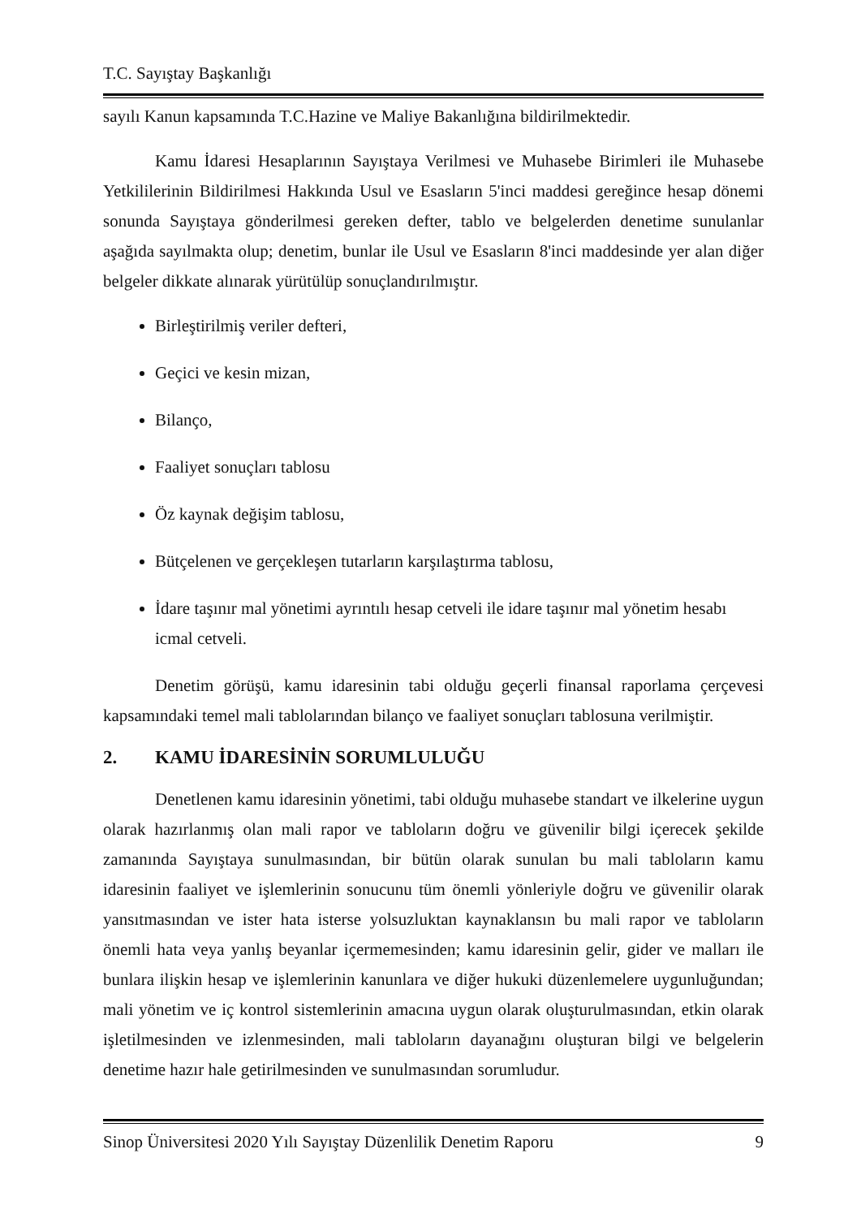T.C. Sayıştay Başkanlığı
sayılı Kanun kapsamında T.C.Hazine ve Maliye Bakanlığına bildirilmektedir.
Kamu İdaresi Hesaplarının Sayıştaya Verilmesi ve Muhasebe Birimleri ile Muhasebe Yetkililerinin Bildirilmesi Hakkında Usul ve Esasların 5'inci maddesi gereğince hesap dönemi sonunda Sayıştaya gönderilmesi gereken defter, tablo ve belgelerden denetime sunulanlar aşağıda sayılmakta olup; denetim, bunlar ile Usul ve Esasların 8'inci maddesinde yer alan diğer belgeler dikkate alınarak yürütülüp sonuçlandırılmıştır.
Birleştirilmiş veriler defteri,
Geçici ve kesin mizan,
Bilanço,
Faaliyet sonuçları tablosu
Öz kaynak değişim tablosu,
Bütçelenen ve gerçekleşen tutarların karşılaştırma tablosu,
İdare taşınır mal yönetimi ayrıntılı hesap cetveli ile idare taşınır mal yönetim hesabı icmal cetveli.
Denetim görüşü, kamu idaresinin tabi olduğu geçerli finansal raporlama çerçevesi kapsamındaki temel mali tablolarından bilanço ve faaliyet sonuçları tablosuna verilmiştir.
2. KAMU İDARESİNİN SORUMLULUĞU
Denetlenen kamu idaresinin yönetimi, tabi olduğu muhasebe standart ve ilkelerine uygun olarak hazırlanmış olan mali rapor ve tabloların doğru ve güvenilir bilgi içerecek şekilde zamanında Sayıştaya sunulmasından, bir bütün olarak sunulan bu mali tabloların kamu idaresinin faaliyet ve işlemlerinin sonucunu tüm önemli yönleriyle doğru ve güvenilir olarak yansıtmasından ve ister hata isterse yolsuzluktan kaynaklansın bu mali rapor ve tabloların önemli hata veya yanlış beyanlar içermemesinden; kamu idaresinin gelir, gider ve malları ile bunlara ilişkin hesap ve işlemlerinin kanunlara ve diğer hukuki düzenlemelere uygunluğundan; mali yönetim ve iç kontrol sistemlerinin amacına uygun olarak oluşturulmasından, etkin olarak işletilmesinden ve izlenmesinden, mali tabloların dayanağını oluşturan bilgi ve belgelerin denetime hazır hale getirilmesinden ve sunulmasından sorumludur.
Sinop Üniversitesi 2020 Yılı Sayıştay Düzenlilik Denetim Raporu 9